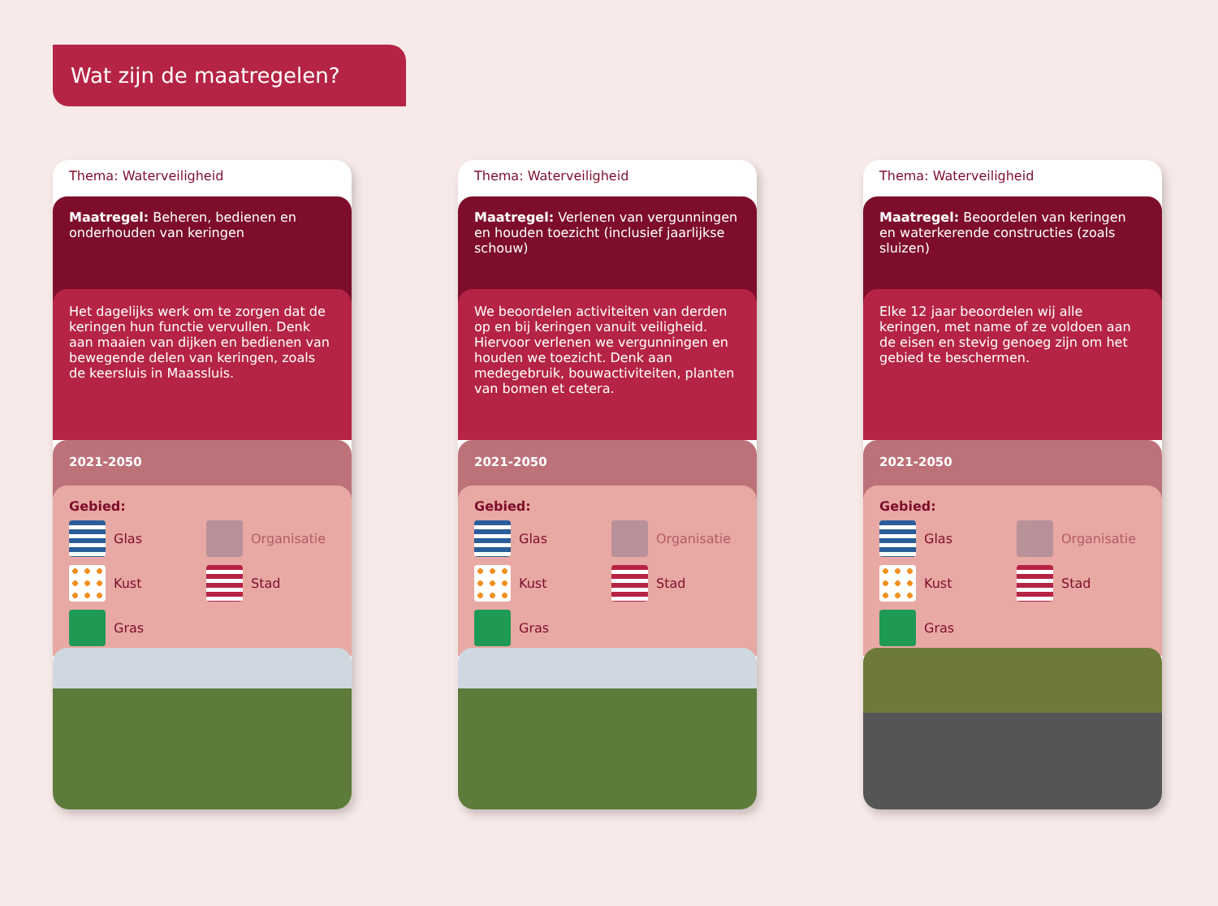Wat zijn de maatregelen?
Thema: Waterveiligheid
Maatregel: Beheren, bedienen en onderhouden van keringen
Het dagelijks werk om te zorgen dat de keringen hun functie vervullen. Denk aan maaien van dijken en bedienen van bewegende delen van keringen, zoals de keersluis in Maassluis.
2021-2050
Gebied:
Glas
Organisatie
Kust
Stad
Gras
Thema: Waterveiligheid
Maatregel: Verlenen van vergunningen en houden toezicht (inclusief jaarlijkse schouw)
We beoordelen activiteiten van derden op en bij keringen vanuit veiligheid. Hiervoor verlenen we vergunningen en houden we toezicht. Denk aan medegebruik, bouwactiviteiten, planten van bomen et cetera.
2021-2050
Gebied:
Glas
Organisatie
Kust
Stad
Gras
Thema: Waterveiligheid
Maatregel: Beoordelen van keringen en waterkerende constructies (zoals sluizen)
Elke 12 jaar beoordelen wij alle keringen, met name of ze voldoen aan de eisen en stevig genoeg zijn om het gebied te beschermen.
2021-2050
Gebied:
Glas
Organisatie
Kust
Stad
Gras